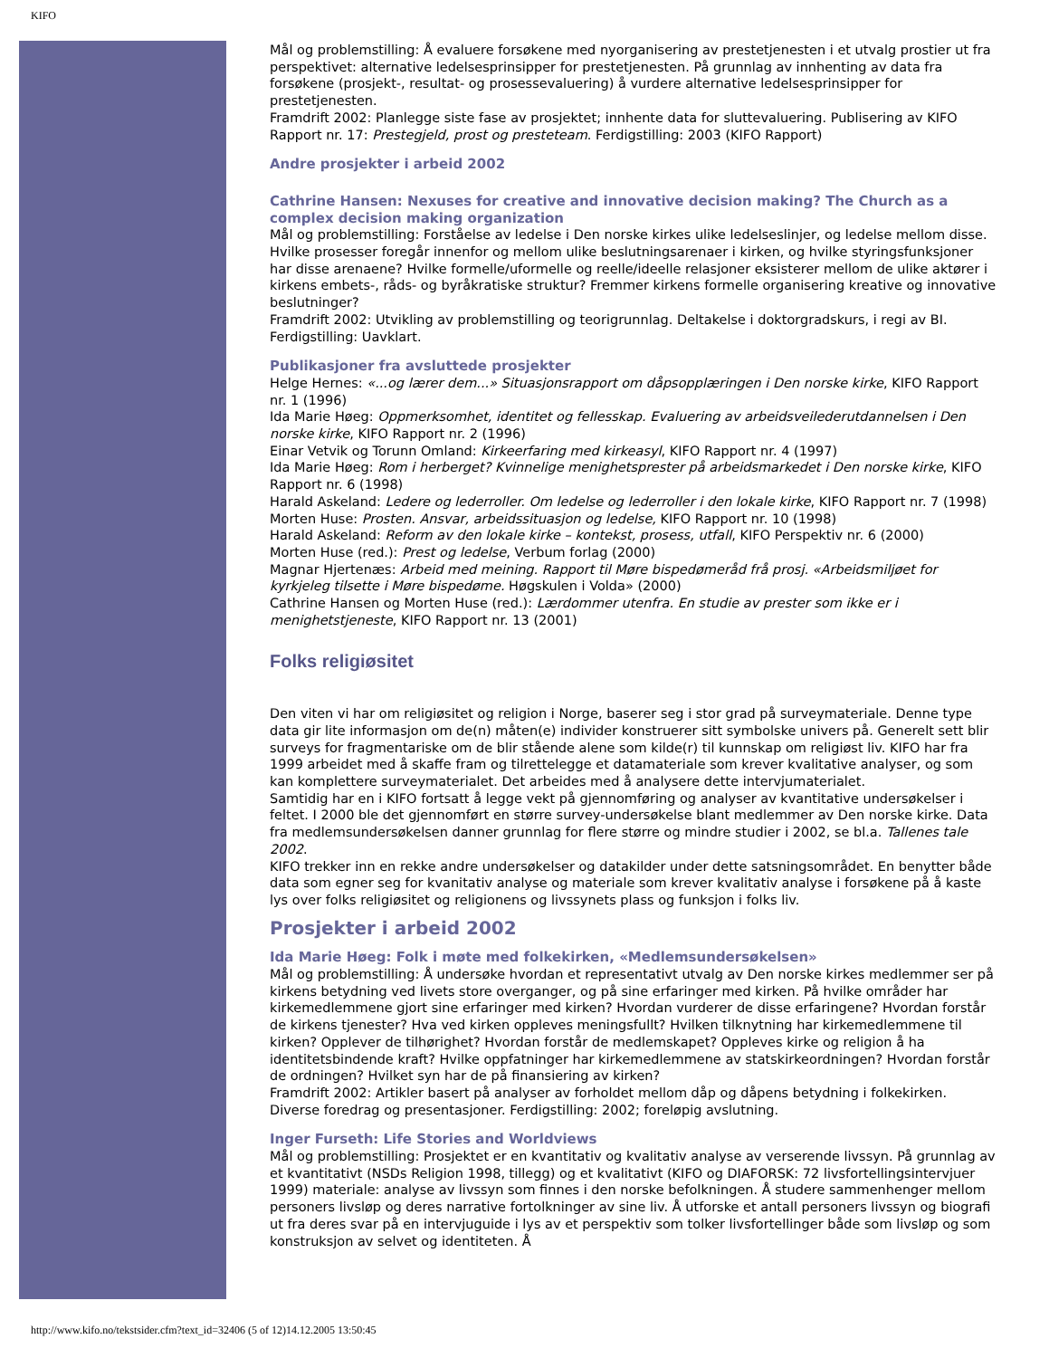KIFO
Mål og problemstilling: Å evaluere forsøkene med nyorganisering av prestetjenesten i et utvalg prostier ut fra perspektivet: alternative ledelsesprinsipper for prestetjenesten. På grunnlag av innhenting av data fra forsøkene (prosjekt-, resultat- og prosessevaluering) å vurdere alternative ledelsesprinsipper for prestetjenesten.
Framdrift 2002: Planlegge siste fase av prosjektet; innhente data for sluttevaluering. Publisering av KIFO Rapport nr. 17: Prestegjeld, prost og presteteam. Ferdigstilling: 2003 (KIFO Rapport)
Andre prosjekter i arbeid 2002
Cathrine Hansen: Nexuses for creative and innovative decision making? The Church as a complex decision making organization
Mål og problemstilling: Forståelse av ledelse i Den norske kirkes ulike ledelseslinjer, og ledelse mellom disse. Hvilke prosesser foregår innenfor og mellom ulike beslutningsarenaer i kirken, og hvilke styringsfunksjoner har disse arenaene? Hvilke formelle/uformelle og reelle/ideelle relasjoner eksisterer mellom de ulike aktører i kirkens embets-, råds- og byråkratiske struktur? Fremmer kirkens formelle organisering kreative og innovative beslutninger?
Framdrift 2002: Utvikling av problemstilling og teorigrunnlag. Deltakelse i doktorgradskurs, i regi av BI. Ferdigstilling: Uavklart.
Publikasjoner fra avsluttede prosjekter
Helge Hernes: «...og lærer dem...» Situasjonsrapport om dåpsopplæringen i Den norske kirke, KIFO Rapport nr. 1 (1996)
Ida Marie Høeg: Oppmerksomhet, identitet og fellesskap. Evaluering av arbeidsveilederutdannelsen i Den norske kirke, KIFO Rapport nr. 2 (1996)
Einar Vetvik og Torunn Omland: Kirkeerfaring med kirkeasyl, KIFO Rapport nr. 4 (1997)
Ida Marie Høeg: Rom i herberget? Kvinnelige menighetsprester på arbeidsmarkedet i Den norske kirke, KIFO Rapport nr. 6 (1998)
Harald Askeland: Ledere og lederroller. Om ledelse og lederroller i den lokale kirke, KIFO Rapport nr. 7 (1998)
Morten Huse: Prosten. Ansvar, arbeidssituasjon og ledelse, KIFO Rapport nr. 10 (1998)
Harald Askeland: Reform av den lokale kirke – kontekst, prosess, utfall, KIFO Perspektiv nr. 6 (2000)
Morten Huse (red.): Prest og ledelse, Verbum forlag (2000)
Magnar Hjertenæs: Arbeid med meining. Rapport til Møre bispedømeråd frå prosj. «Arbeidsmiljøet for kyrkjeleg tilsette i Møre bispedøme. Høgskulen i Volda» (2000)
Cathrine Hansen og Morten Huse (red.): Lærdommer utenfra. En studie av prester som ikke er i menighetstjeneste, KIFO Rapport nr. 13 (2001)
Folks religiøsitet
Den viten vi har om religiøsitet og religion i Norge, baserer seg i stor grad på surveymateriale. Denne type data gir lite informasjon om de(n) måten(e) individer konstruerer sitt symbolske univers på. Generelt sett blir surveys for fragmentariske om de blir stående alene som kilde(r) til kunnskap om religiøst liv. KIFO har fra 1999 arbeidet med å skaffe fram og tilrettelegge et datamateriale som krever kvalitative analyser, og som kan komplettere surveymaterialet. Det arbeides med å analysere dette intervjumaterialet.
Samtidig har en i KIFO fortsatt å legge vekt på gjennomføring og analyser av kvantitative undersøkelser i feltet. I 2000 ble det gjennomført en større survey-undersøkelse blant medlemmer av Den norske kirke. Data fra medlemsundersøkelsen danner grunnlag for flere større og mindre studier i 2002, se bl.a. Tallenes tale 2002.
KIFO trekker inn en rekke andre undersøkelser og datakilder under dette satsningsområdet. En benytter både data som egner seg for kvanitativ analyse og materiale som krever kvalitativ analyse i forsøkene på å kaste lys over folks religiøsitet og religionens og livssynets plass og funksjon i folks liv.
Prosjekter i arbeid 2002
Ida Marie Høeg: Folk i møte med folkekirken, «Medlemsundersøkelsen»
Mål og problemstilling: Å undersøke hvordan et representativt utvalg av Den norske kirkes medlemmer ser på kirkens betydning ved livets store overganger, og på sine erfaringer med kirken. På hvilke områder har kirkemedlemmene gjort sine erfaringer med kirken? Hvordan vurderer de disse erfaringene? Hvordan forstår de kirkens tjenester? Hva ved kirken oppleves meningsfullt? Hvilken tilknytning har kirkemedlemmene til kirken? Opplever de tilhørighet? Hvordan forstår de medlemskapet? Oppleves kirke og religion å ha identitetsbindende kraft? Hvilke oppfatninger har kirkemedlemmene av statskirkeordningen? Hvordan forstår de ordningen? Hvilket syn har de på finansiering av kirken?
Framdrift 2002: Artikler basert på analyser av forholdet mellom dåp og dåpens betydning i folkekirken. Diverse foredrag og presentasjoner. Ferdigstilling: 2002; foreløpig avslutning.
Inger Furseth: Life Stories and Worldviews
Mål og problemstilling: Prosjektet er en kvantitativ og kvalitativ analyse av verserende livssyn. På grunnlag av et kvantitativt (NSDs Religion 1998, tillegg) og et kvalitativt (KIFO og DIAFORSK: 72 livsfortellingsintervjuer 1999) materiale: analyse av livssyn som finnes i den norske befolkningen. Å studere sammenhenger mellom personers livsløp og deres narrative fortolkninger av sine liv. Å utforske et antall personers livssyn og biografi ut fra deres svar på en intervjuguide i lys av et perspektiv som tolker livsfortellinger både som livsløp og som konstruksjon av selvet og identiteten. Å
http://www.kifo.no/tekstsider.cfm?text_id=32406 (5 of 12)14.12.2005 13:50:45